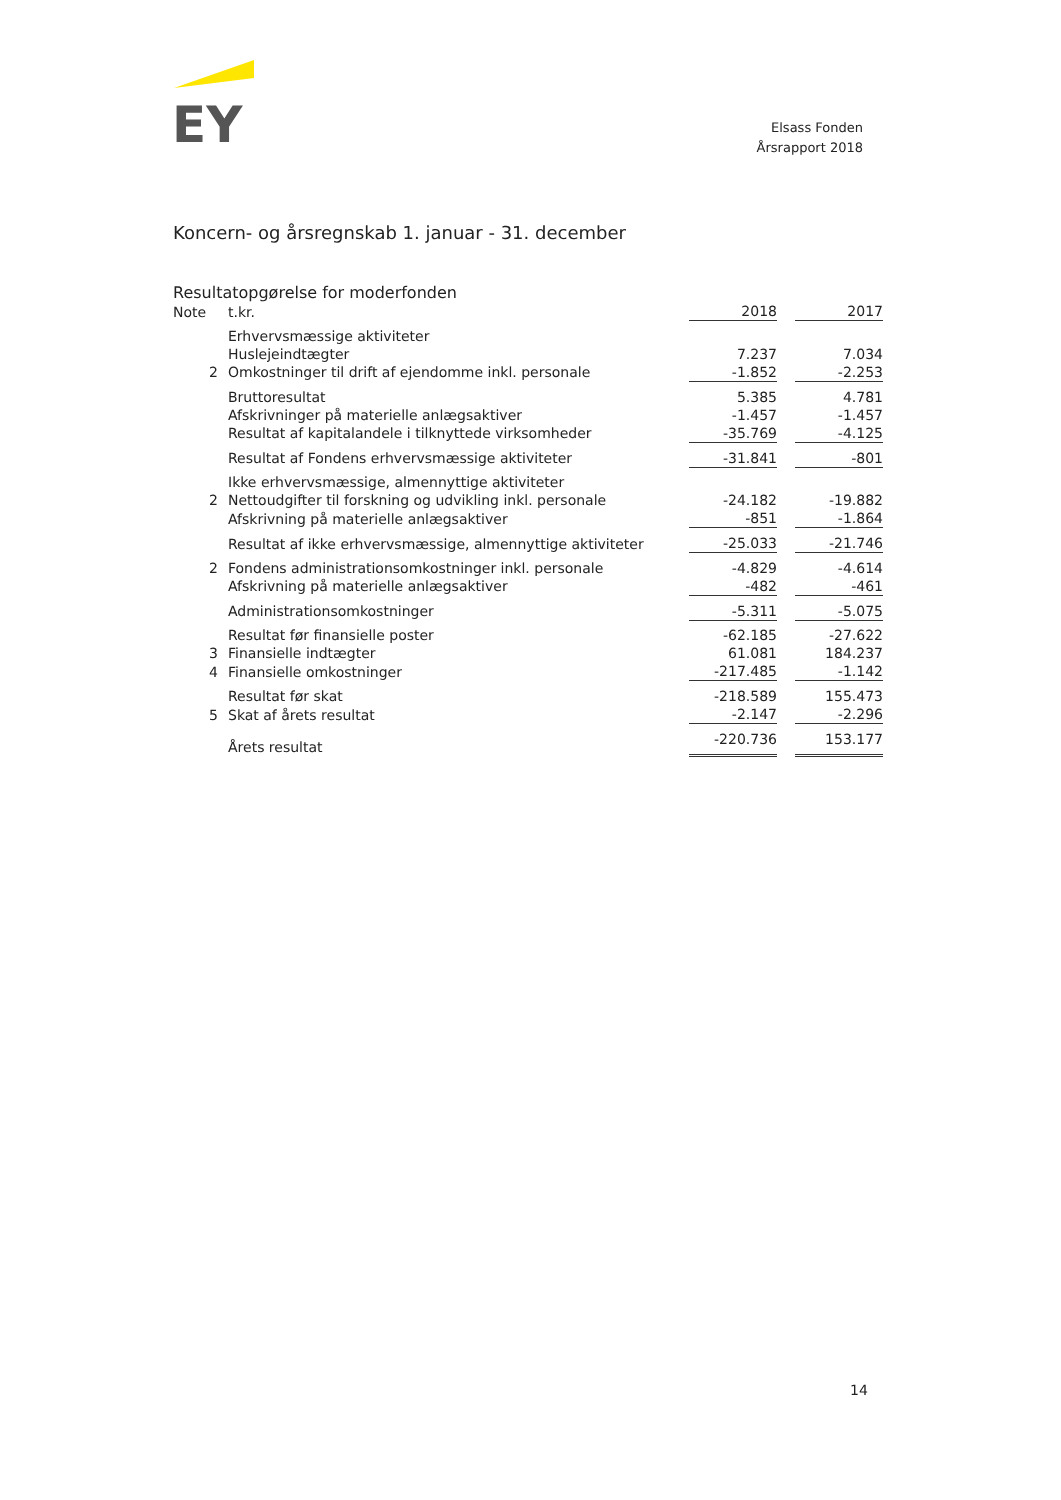EY
Elsass Fonden
Årsrapport 2018
Koncern- og årsregnskab 1. januar - 31. december
Resultatopgørelse for moderfonden
| Note | t.kr. | 2018 | | 2017 |
| | Erhvervsmæssige aktiviteter | | | |
| | Huslejeindtægter | 7.237 | | 7.034 |
| 2 | Omkostninger til drift af ejendomme inkl. personale | -1.852 | | -2.253 |
| | Bruttoresultat | 5.385 | | 4.781 |
| | Afskrivninger på materielle anlægsaktiver | -1.457 | | -1.457 |
| | Resultat af kapitalandele i tilknyttede virksomheder | -35.769 | | -4.125 |
| | Resultat af Fondens erhvervsmæssige aktiviteter | -31.841 | | -801 |
| | Ikke erhvervsmæssige, almennyttige aktiviteter | | | |
| 2 | Nettoudgifter til forskning og udvikling inkl. personale | -24.182 | | -19.882 |
| | Afskrivning på materielle anlægsaktiver | -851 | | -1.864 |
| | Resultat af ikke erhvervsmæssige, almennyttige aktiviteter | -25.033 | | -21.746 |
| 2 | Fondens administrationsomkostninger inkl. personale | -4.829 | | -4.614 |
| | Afskrivning på materielle anlægsaktiver | -482 | | -461 |
| | Administrationsomkostninger | -5.311 | | -5.075 |
| | Resultat før finansielle poster | -62.185 | | -27.622 |
| 3 | Finansielle indtægter | 61.081 | | 184.237 |
| 4 | Finansielle omkostninger | -217.485 | | -1.142 |
| | Resultat før skat | -218.589 | | 155.473 |
| 5 | Skat af årets resultat | -2.147 | | -2.296 |
| | Årets resultat | -220.736 | | 153.177 |
14